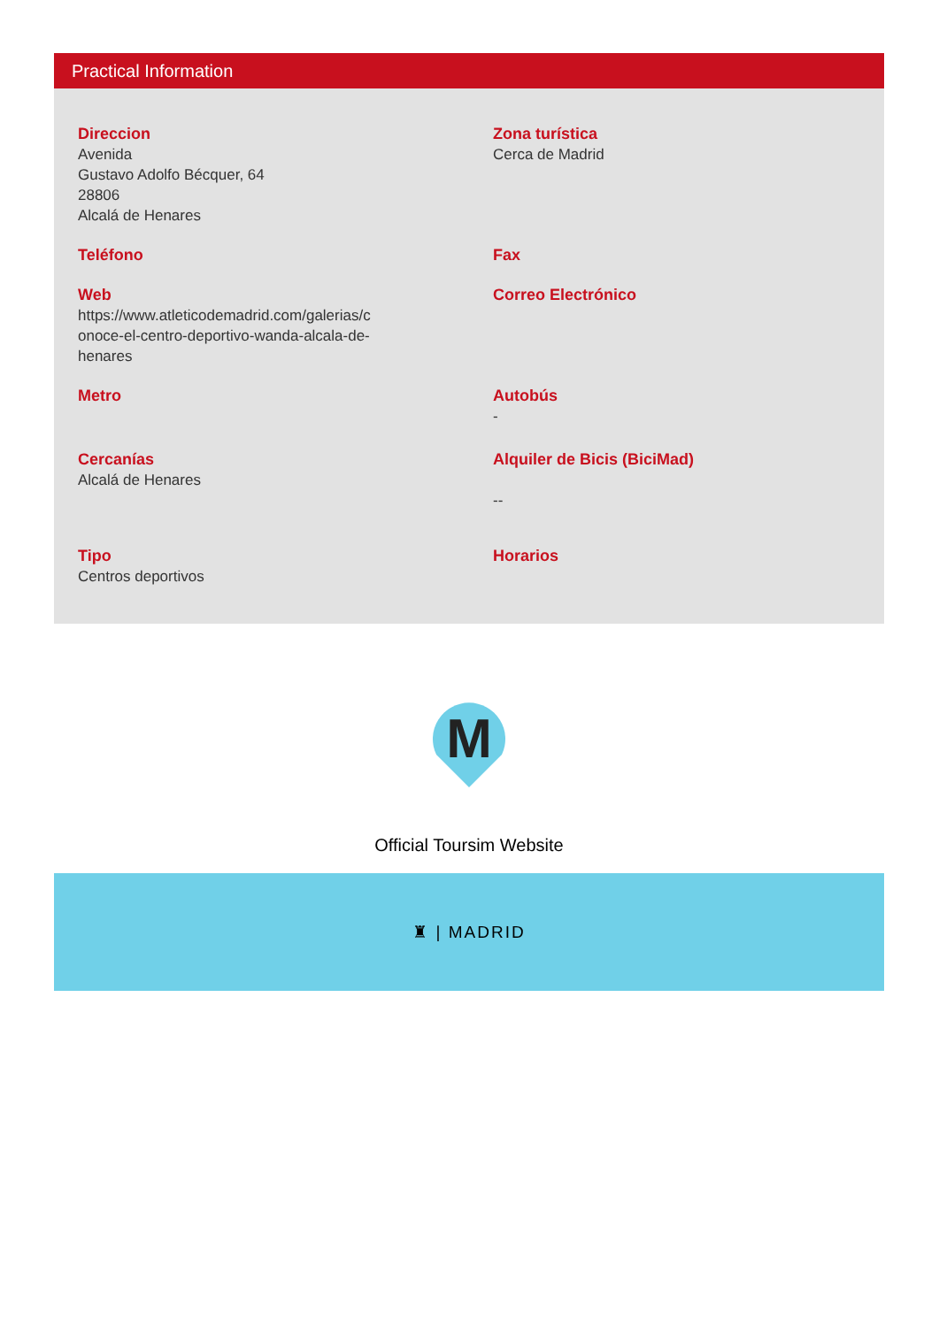Practical Information
Direccion
Avenida
Gustavo Adolfo Bécquer, 64
28806
Alcalá de Henares
Zona turística
Cerca de Madrid
Teléfono
Fax
Web
https://www.atleticodemadrid.com/galerias/c
onoce-el-centro-deportivo-wanda-alcala-de-
henares
Correo Electrónico
Metro
Autobús
-
Cercanías
Alcalá de Henares
Alquiler de Bicis (BiciMad)
--
Tipo
Centros deportivos
Horarios
M
Official Toursim Website
♜ | MADRID